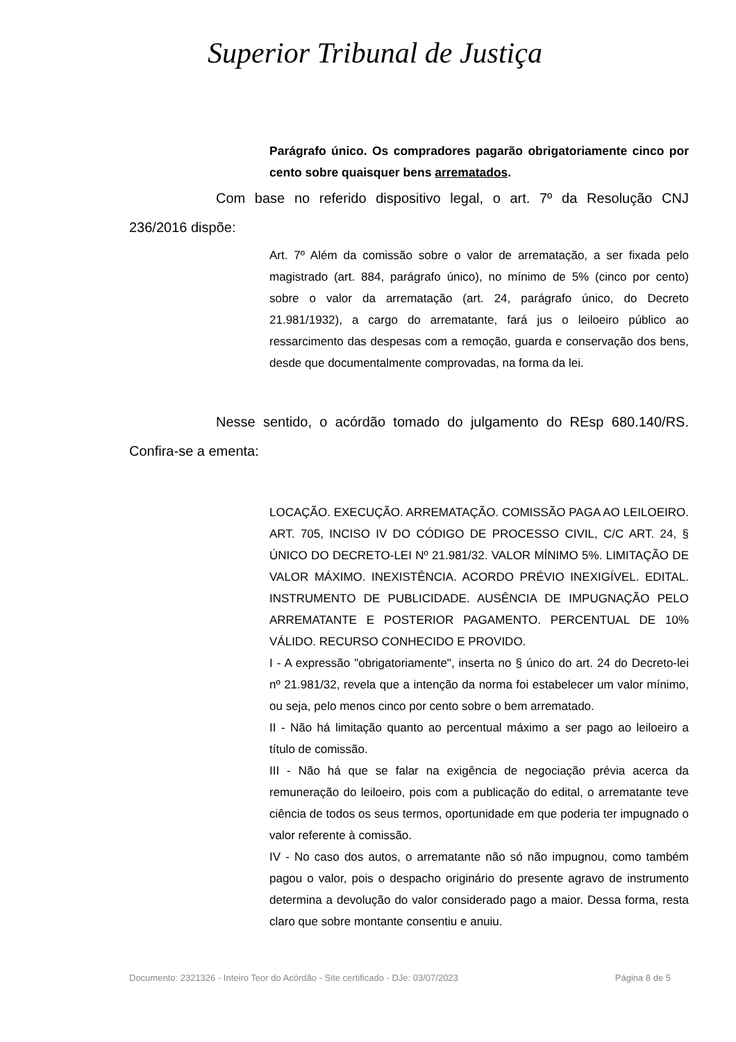Superior Tribunal de Justiça
Parágrafo único. Os compradores pagarão obrigatoriamente cinco por cento sobre quaisquer bens arrematados.
Com base no referido dispositivo legal, o art. 7º da Resolução CNJ 236/2016 dispõe:
Art. 7º Além da comissão sobre o valor de arrematação, a ser fixada pelo magistrado (art. 884, parágrafo único), no mínimo de 5% (cinco por cento) sobre o valor da arrematação (art. 24, parágrafo único, do Decreto 21.981/1932), a cargo do arrematante, fará jus o leiloeiro público ao ressarcimento das despesas com a remoção, guarda e conservação dos bens, desde que documentalmente comprovadas, na forma da lei.
Nesse sentido, o acórdão tomado do julgamento do REsp 680.140/RS. Confira-se a ementa:
LOCAÇÃO. EXECUÇÃO. ARREMATAÇÃO. COMISSÃO PAGA AO LEILOEIRO. ART. 705, INCISO IV DO CÓDIGO DE PROCESSO CIVIL, C/C ART. 24, § ÚNICO DO DECRETO-LEI Nº 21.981/32. VALOR MÍNIMO 5%. LIMITAÇÃO DE VALOR MÁXIMO. INEXISTÊNCIA. ACORDO PRÉVIO INEXIGÍVEL. EDITAL. INSTRUMENTO DE PUBLICIDADE. AUSÊNCIA DE IMPUGNAÇÃO PELO ARREMATANTE E POSTERIOR PAGAMENTO. PERCENTUAL DE 10% VÁLIDO. RECURSO CONHECIDO E PROVIDO.
I - A expressão "obrigatoriamente", inserta no § único do art. 24 do Decreto-lei nº 21.981/32, revela que a intenção da norma foi estabelecer um valor mínimo, ou seja, pelo menos cinco por cento sobre o bem arrematado.
II - Não há limitação quanto ao percentual máximo a ser pago ao leiloeiro a título de comissão.
III - Não há que se falar na exigência de negociação prévia acerca da remuneração do leiloeiro, pois com a publicação do edital, o arrematante teve ciência de todos os seus termos, oportunidade em que poderia ter impugnado o valor referente à comissão.
IV - No caso dos autos, o arrematante não só não impugnou, como também pagou o valor, pois o despacho originário do presente agravo de instrumento determina a devolução do valor considerado pago a maior. Dessa forma, resta claro que sobre montante consentiu e anuiu.
Documento: 2321326 - Inteiro Teor do Acórdão - Site certificado - DJe: 03/07/2023 Página 8 de 5